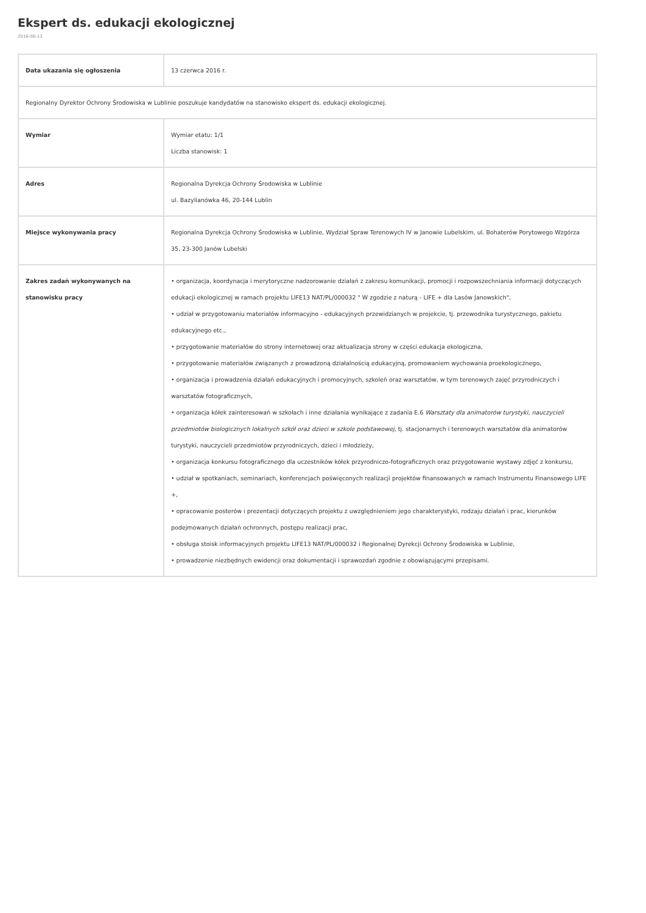Ekspert ds. edukacji ekologicznej
2016-06-13
| Data ukazania się ogłoszenia | 13 czerwca 2016 r. |
| Regionalny Dyrektor Ochrony Środowiska w Lublinie poszukuje kandydatów na stanowisko ekspert ds. edukacji ekologicznej. | |
| Wymiar | Wymiar etatu: 1/1 Liczba stanowisk: 1 |
| Adres | Regionalna Dyrekcja Ochrony Środowiska w Lublinie ul. Bazylianówka 46, 20-144 Lublin |
| Miejsce wykonywania pracy | Regionalna Dyrekcja Ochrony Środowiska w Lublinie, Wydział Spraw Terenowych IV w Janowie Lubelskim, ul. Bohaterów Porytowego Wzgórza 35, 23-300 Janów Lubelski |
| Zakres zadań wykonywanych na stanowisku pracy | • organizacja, koordynacja i merytoryczne nadzorowanie działań z zakresu komunikacji, promocji i rozpowszechniania informacji dotyczących edukacji ekologicznej w ramach projektu LIFE13 NAT/PL/000032 " W zgodzie z naturą - LIFE + dla Lasów Janowskich", • udział w przygotowaniu materiałów informacyjno - edukacyjnych przewidzianych w projekcie, tj. przewodnika turystycznego, pakietu edukacyjnego etc., • przygotowanie materiałów do strony internetowej oraz aktualizacja strony w części edukacja ekologiczna, • przygotowanie materiałów związanych z prowadzoną działalnością edukacyjną, promowaniem wychowania proekologicznego, • organizacja i prowadzenia działań edukacyjnych i promocyjnych, szkoleń oraz warsztatów, w tym terenowych zajęć przyrodniczych i warsztatów fotograficznych, • organizacja kółek zainteresowań w szkołach i inne działania wynikające z zadania E.6 Warsztaty dla animatorów turystyki, nauczycieli przedmiotów biologicznych lokalnych szkół oraz dzieci w szkole podstawowej , tj. stacjonarnych i terenowych warsztatów dla animatorów turystyki, nauczycieli przedmiotów przyrodniczych, dzieci i młodzieży, • organizacja konkursu fotograficznego dla uczestników kółek przyrodniczo-fotograficznych oraz przygotowanie wystawy zdjęć z konkursu, • udział w spotkaniach, seminariach, konferencjach poświęconych realizacji projektów finansowanych w ramach Instrumentu Finansowego LIFE +, • opracowanie posterów i prezentacji dotyczących projektu z uwzględnieniem jego charakterystyki, rodzaju działań i prac, kierunków podejmowanych działań ochronnych, postępu realizacji prac, • obsługa stoisk informacyjnych projektu LIFE13 NAT/PL/000032 i Regionalnej Dyrekcji Ochrony Środowiska w Lublinie, • prowadzenie niezbędnych ewidencji oraz dokumentacji i sprawozdań zgodnie z obowiązującymi przepisami. |